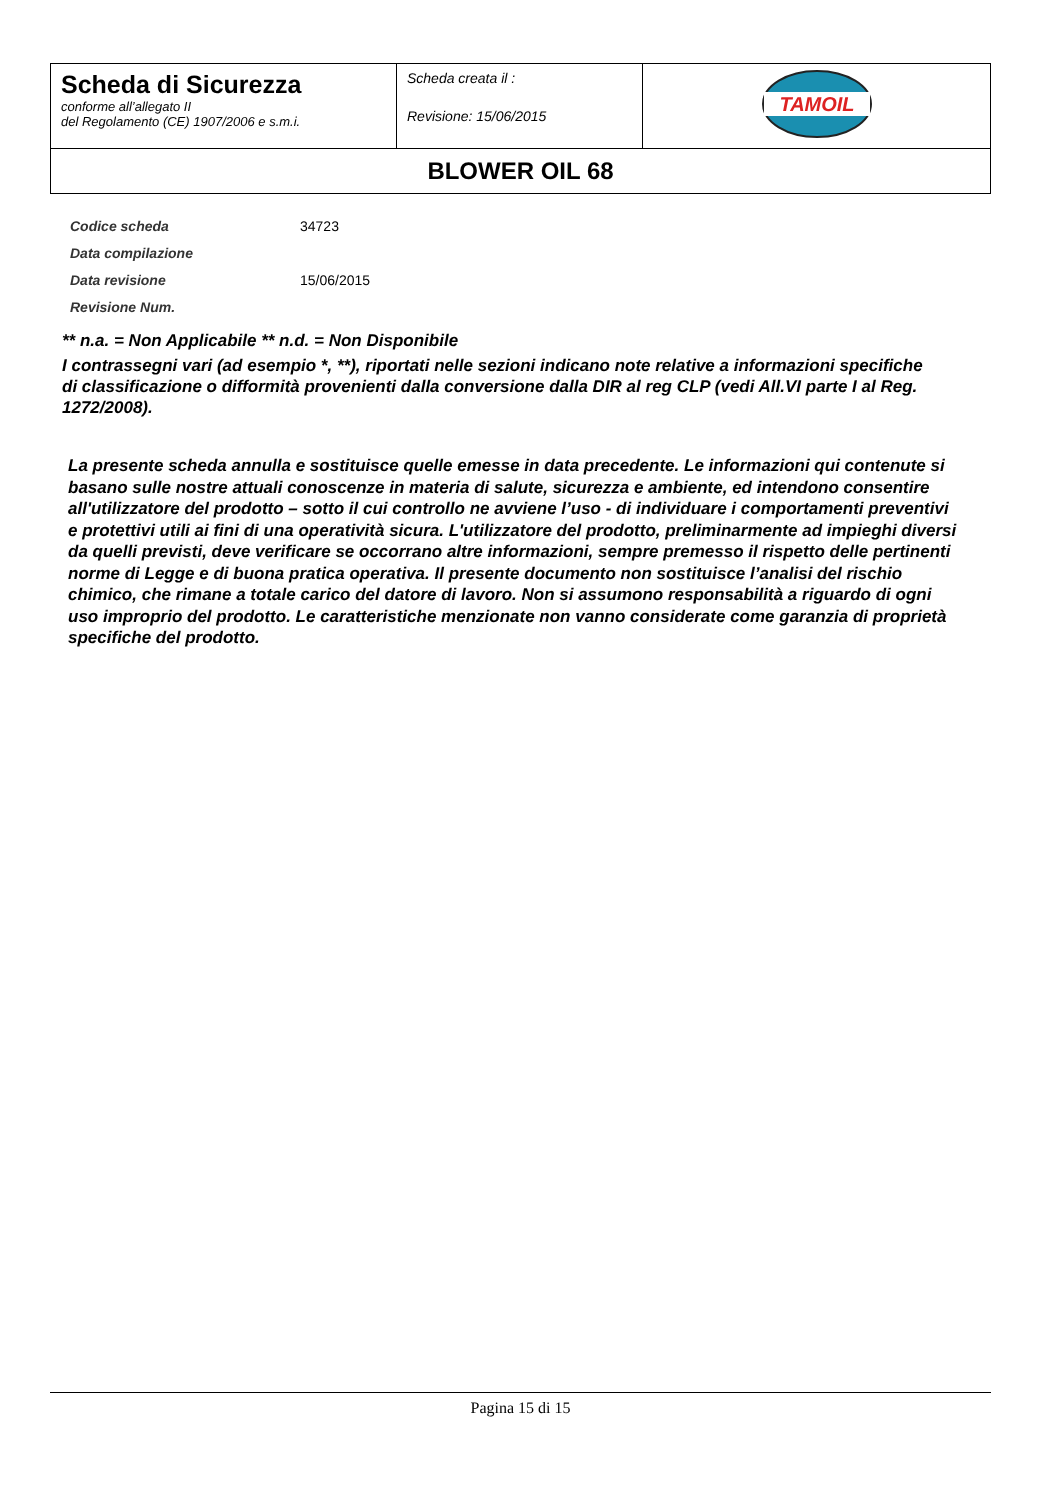| Scheda di Sicurezza conforme all’allegato II del Regolamento (CE) 1907/2006 e s.m.i. | Scheda creata il : Revisione: 15/06/2015 | TAMOIL |
| BLOWER OIL 68 | | |
| Codice scheda | 34723 |
| Data compilazione | |
| Data revisione | 15/06/2015 |
| Revisione Num. | |
** n.a. = Non Applicabile ** n.d. = Non Disponibile
I contrassegni vari (ad esempio *, **), riportati nelle sezioni indicano note relative a informazioni specifiche di classificazione o difformità provenienti dalla conversione dalla DIR al reg CLP (vedi All.VI parte I al Reg. 1272/2008).
La presente scheda annulla e sostituisce quelle emesse in data precedente. Le informazioni qui contenute si basano sulle nostre attuali conoscenze in materia di salute, sicurezza e ambiente, ed intendono consentire all'utilizzatore del prodotto – sotto il cui controllo ne avviene l’uso - di individuare i comportamenti preventivi e protettivi utili ai fini di una operatività sicura. L'utilizzatore del prodotto, preliminarmente ad impieghi diversi da quelli previsti, deve verificare se occorrano altre informazioni, sempre premesso il rispetto delle pertinenti norme di Legge e di buona pratica operativa. Il presente documento non sostituisce l’analisi del rischio chimico, che rimane a totale carico del datore di lavoro. Non si assumono responsabilità a riguardo di ogni uso improprio del prodotto. Le caratteristiche menzionate non vanno considerate come garanzia di proprietà specifiche del prodotto.
Pagina 15 di 15